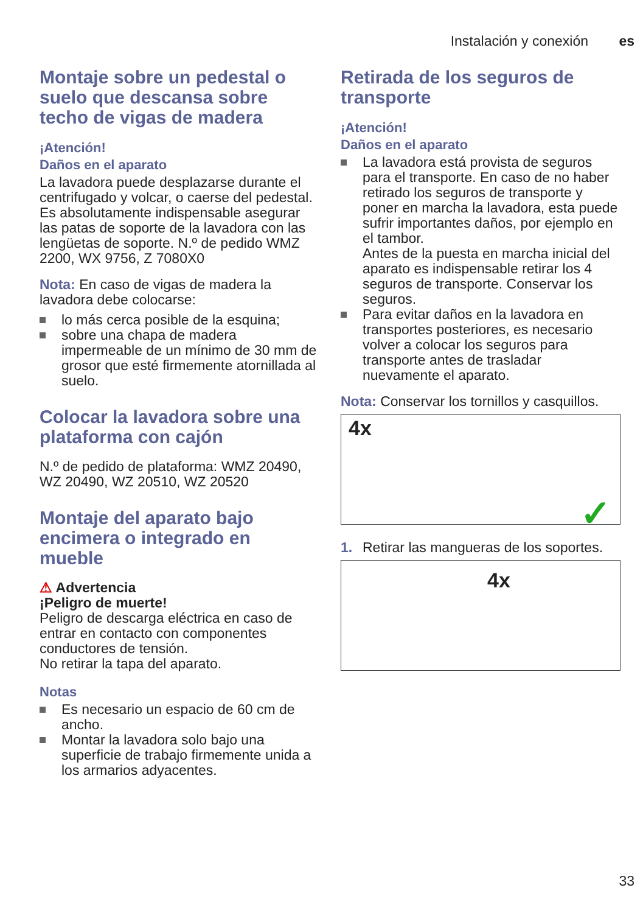Instalación y conexión es
Montaje sobre un pedestal o suelo que descansa sobre techo de vigas de madera
¡Atención!
Daños en el aparato
La lavadora puede desplazarse durante el centrifugado y volcar, o caerse del pedestal.
Es absolutamente indispensable asegurar las patas de soporte de la lavadora con las lengüetas de soporte. N.º de pedido WMZ 2200, WX 9756, Z 7080X0
Nota: En caso de vigas de madera la lavadora debe colocarse:
lo más cerca posible de la esquina;
sobre una chapa de madera impermeable de un mínimo de 30 mm de grosor que esté firmemente atornillada al suelo.
Colocar la lavadora sobre una plataforma con cajón
N.º de pedido de plataforma: WMZ 20490, WZ 20490, WZ 20510, WZ 20520
Montaje del aparato bajo encimera o integrado en mueble
⚠ Advertencia
¡Peligro de muerte!
Peligro de descarga eléctrica en caso de entrar en contacto con componentes conductores de tensión.
No retirar la tapa del aparato.
Notas
Es necesario un espacio de 60 cm de ancho.
Montar la lavadora solo bajo una superficie de trabajo firmemente unida a los armarios adyacentes.
Retirada de los seguros de transporte
¡Atención!
Daños en el aparato
La lavadora está provista de seguros para el transporte. En caso de no haber retirado los seguros de transporte y poner en marcha la lavadora, esta puede sufrir importantes daños, por ejemplo en el tambor.
Antes de la puesta en marcha inicial del aparato es indispensable retirar los 4 seguros de transporte. Conservar los seguros.
Para evitar daños en la lavadora en transportes posteriores, es necesario volver a colocar los seguros para transporte antes de trasladar nuevamente el aparato.
Nota: Conservar los tornillos y casquillos.
4x
✓
1. Retirar las mangueras de los soportes.
4x
33